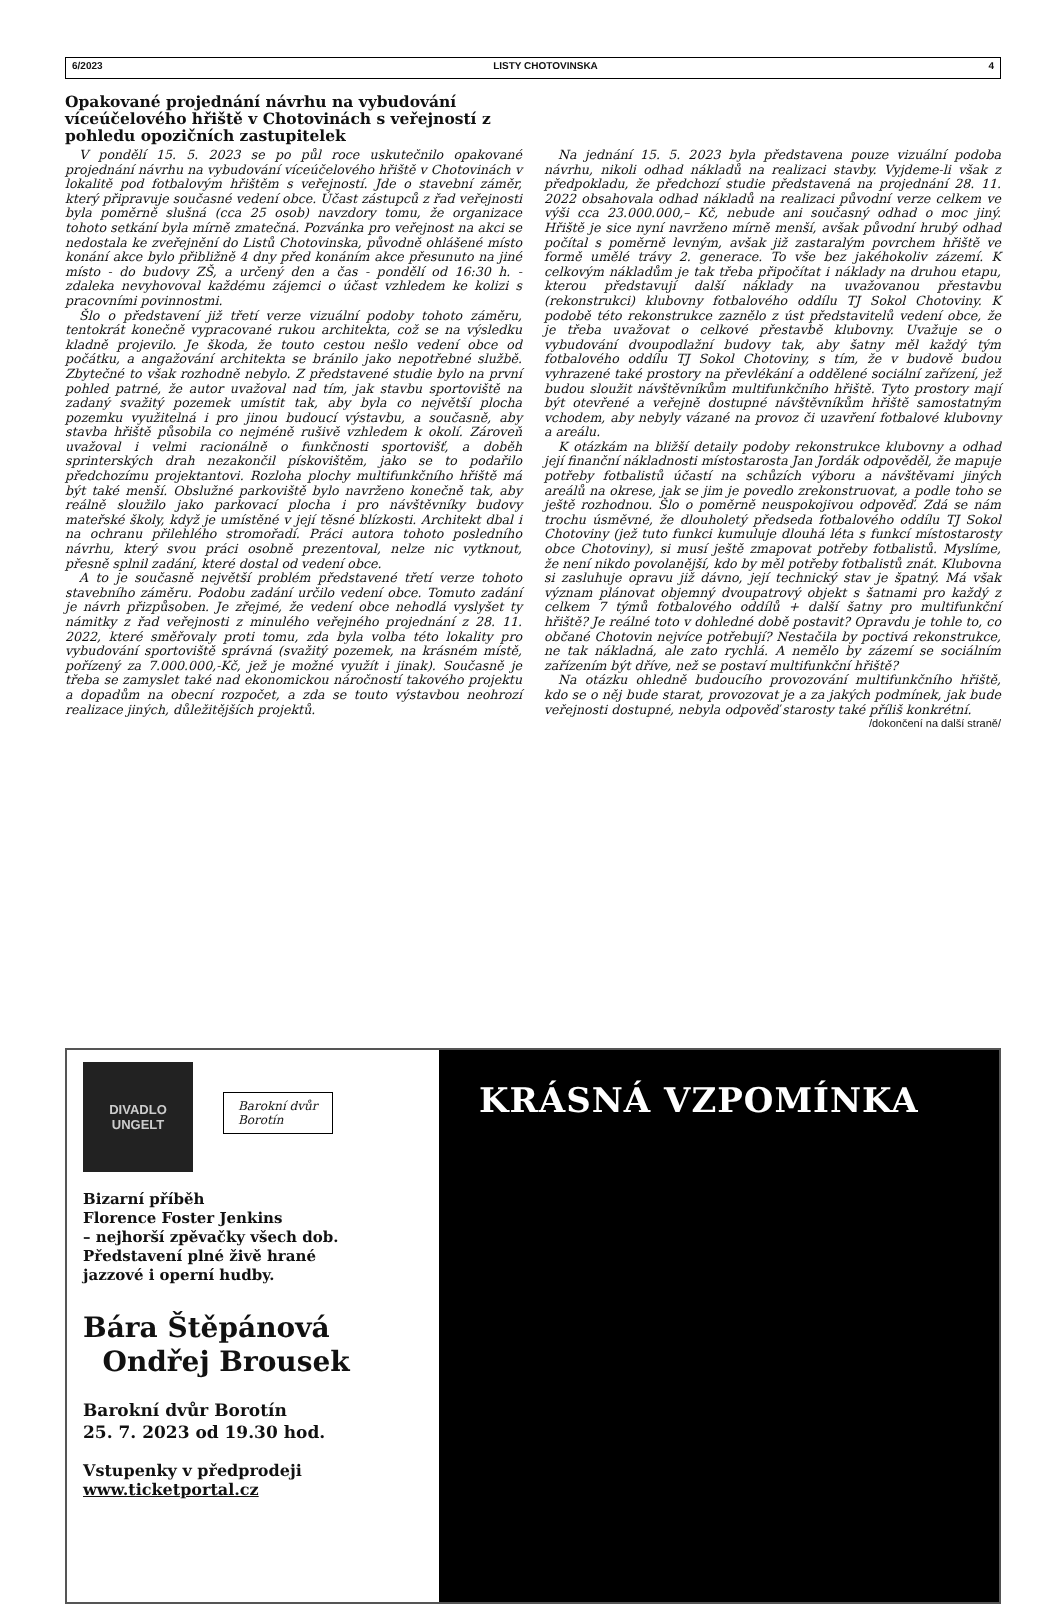6/2023 LISTY CHOTOVINSKA 4
Opakované projednání návrhu na vybudování víceúčelového hřiště v Chotovinách s veřejností z pohledu opozičních zastupitelek
V pondělí 15. 5. 2023 se po půl roce uskutečnilo opakované projednání návrhu na vybudování víceúčelového hřiště v Chotovinách v lokalitě pod fotbalovým hřištěm s veřejností. Jde o stavební záměr, který připravuje současné vedení obce. Účast zástupců z řad veřejnosti byla poměrně slušná (cca 25 osob) navzdory tomu, že organizace tohoto setkání byla mírně zmatečná. Pozvánka pro veřejnost na akci se nedostala ke zveřejnění do Listů Chotovinska, původně ohlášené místo konání akce bylo přibližně 4 dny před konáním akce přesunuto na jiné místo - do budovy ZŠ, a určený den a čas - pondělí od 16:30 h. - zdaleka nevyhovoval každému zájemci o účast vzhledem ke kolizi s pracovními povinnostmi.
Šlo o představení již třetí verze vizuální podoby tohoto záměru, tentokrát konečně vypracované rukou architekta, což se na výsledku kladně projevilo. Je škoda, že touto cestou nešlo vedení obce od počátku, a angažování architekta se bránilo jako nepotřebné službě. Zbytečné to však rozhodně nebylo. Z představené studie bylo na první pohled patrné, že autor uvažoval nad tím, jak stavbu sportoviště na zadaný svažitý pozemek umístit tak, aby byla co největší plocha pozemku využitelná i pro jinou budoucí výstavbu, a současně, aby stavba hřiště působila co nejméně rušivě vzhledem k okolí. Zároveň uvažoval i velmi racionálně o funkčnosti sportovišť, a doběh sprinterských drah nezakončil pískovištěm, jako se to podařilo předchozímu projektantovi. Rozloha plochy multifunkčního hřiště má být také menší. Obslužné parkoviště bylo navrženo konečně tak, aby reálně sloužilo jako parkovací plocha i pro návštěvníky budovy mateřské školy, když je umístěné v její těsné blízkosti. Architekt dbal i na ochranu přilehlého stromořadí. Práci autora tohoto posledního návrhu, který svou práci osobně prezentoval, nelze nic vytknout, přesně splnil zadání, které dostal od vedení obce.
A to je současně největší problém představené třetí verze tohoto stavebního záměru. Podobu zadání určilo vedení obce. Tomuto zadání je návrh přizpůsoben. Je zřejmé, že vedení obce nehodlá vyslyšet ty námitky z řad veřejnosti z minulého veřejného projednání z 28. 11. 2022, které směřovaly proti tomu, zda byla volba této lokality pro vybudování sportoviště správná (svažitý pozemek, na krásném místě, pořízený za 7.000.000,-Kč, jež je možné využít i jinak). Současně je třeba se zamyslet také nad ekonomickou náročností takového projektu a dopadům na obecní rozpočet, a zda se touto výstavbou neohrozí realizace jiných, důležitějších projektů.
Na jednání 15. 5. 2023 byla představena pouze vizuální podoba návrhu, nikoli odhad nákladů na realizaci stavby. Vyjdeme-li však z předpokladu, že předchozí studie představená na projednání 28. 11. 2022 obsahovala odhad nákladů na realizaci původní verze celkem ve výši cca 23.000.000,– Kč, nebude ani současný odhad o moc jiný. Hřiště je sice nyní navrženo mírně menší, avšak původní hrubý odhad počítal s poměrně levným, avšak již zastaralým povrchem hřiště ve formě umělé trávy 2. generace. To vše bez jakéhokoliv zázemí. K celkovým nákladům je tak třeba připočítat i náklady na druhou etapu, kterou představují další náklady na uvažovanou přestavbu (rekonstrukci) klubovny fotbalového oddílu TJ Sokol Chotoviny. K podobě této rekonstrukce zaznělo z úst představitelů vedení obce, že je třeba uvažovat o celkové přestavbě klubovny. Uvažuje se o vybudování dvoupodlažní budovy tak, aby šatny měl každý tým fotbalového oddílu TJ Sokol Chotoviny, s tím, že v budově budou vyhrazené také prostory na převlékání a oddělené sociální zařízení, jež budou sloužit návštěvníkům multifunkčního hřiště. Tyto prostory mají být otevřené a veřejně dostupné návštěvníkům hřiště samostatným vchodem, aby nebyly vázané na provoz či uzavření fotbalové klubovny a areálu.
K otázkám na bližší detaily podoby rekonstrukce klubovny a odhad její finanční nákladnosti místostarosta Jan Jordák odpověděl, že mapuje potřeby fotbalistů účastí na schůzích výboru a návštěvami jiných areálů na okrese, jak se jim je povedlo zrekonstruovat, a podle toho se ještě rozhodnou. Šlo o poměrně neuspokojivou odpověď. Zdá se nám trochu úsměvné, že dlouholetý předseda fotbalového oddílu TJ Sokol Chotoviny (jež tuto funkci kumuluje dlouhá léta s funkcí místostarosty obce Chotoviny), si musí ještě zmapovat potřeby fotbalistů. Myslíme, že není nikdo povolanější, kdo by měl potřeby fotbalistů znát. Klubovna si zasluhuje opravu již dávno, její technický stav je špatný. Má však význam plánovat objemný dvoupatrový objekt s šatnami pro každý z celkem 7 týmů fotbalového oddílů + další šatny pro multifunkční hřiště? Je reálné toto v dohledné době postavit? Opravdu je tohle to, co občané Chotovin nejvíce potřebují? Nestačila by poctivá rekonstrukce, ne tak nákladná, ale zato rychlá. A nemělo by zázemí se sociálním zařízením být dříve, než se postaví multifunkční hřiště?
Na otázku ohledně budoucího provozování multifunkčního hřiště, kdo se o něj bude starat, provozovat je a za jakých podmínek, jak bude veřejnosti dostupné, nebyla odpověď starosty také příliš konkrétní.
/dokončení na další straně/
DIVADLO
UNGELT
Barokní dvůr
Borotín
Bizarní příběh
Florence Foster Jenkins
– nejhorší zpěvačky všech dob.
Představení plné živě hrané
jazzové i operní hudby.
Bára Štěpánová
Ondřej Brousek
Barokní dvůr Borotín
25. 7. 2023 od 19.30 hod.
Vstupenky v předprodeji
www.ticketportal.cz
KRÁSNÁ VZPOMÍNKA